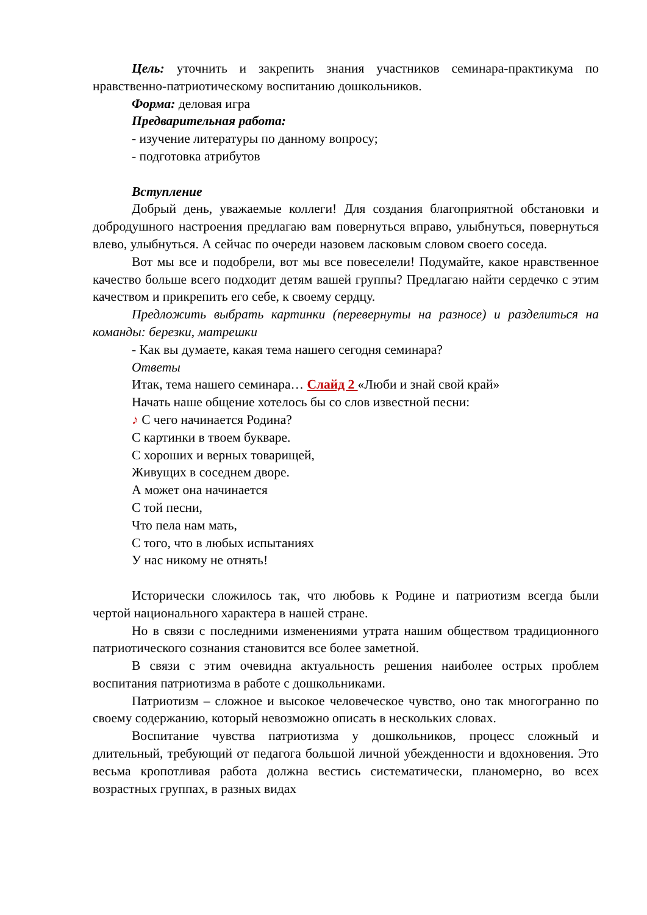Цель: уточнить и закрепить знания участников семинара-практикума по нравственно-патриотическому воспитанию дошкольников.
Форма: деловая игра
Предварительная работа:
- изучение литературы по данному вопросу;
- подготовка атрибутов
Вступление
Добрый день, уважаемые коллеги! Для создания благоприятной обстановки и добродушного настроения предлагаю вам повернуться вправо, улыбнуться, повернуться влево, улыбнуться. А сейчас по очереди назовем ласковым словом своего соседа.
Вот мы все и подобрели, вот мы все повеселели! Подумайте, какое нравственное качество больше всего подходит детям вашей группы? Предлагаю найти сердечко с этим качеством и прикрепить его себе, к своему сердцу.
Предложить выбрать картинки (перевернуты на разносе) и разделиться на команды: березки, матрешки
- Как вы думаете, какая тема нашего сегодня семинара?
Ответы
Итак, тема нашего семинара… Слайд 2 «Люби и знай свой край»
Начать наше общение хотелось бы со слов известной песни:
♪ С чего начинается Родина?
С картинки в твоем букваре.
С хороших и верных товарищей,
Живущих в соседнем дворе.
А может она начинается
С той песни,
Что пела нам мать,
С того, что в любых испытаниях
У нас никому не отнять!
Исторически сложилось так, что любовь к Родине и патриотизм всегда были чертой национального характера в нашей стране.
Но в связи с последними изменениями утрата нашим обществом традиционного патриотического сознания становится все более заметной.
В связи с этим очевидна актуальность решения наиболее острых проблем воспитания патриотизма в работе с дошкольниками.
Патриотизм – сложное и высокое человеческое чувство, оно так многогранно по своему содержанию, который невозможно описать в нескольких словах.
Воспитание чувства патриотизма у дошкольников, процесс сложный и длительный, требующий от педагога большой личной убежденности и вдохновения. Это весьма кропотливая работа должна вестись систематически, планомерно, во всех возрастных группах, в разных видах